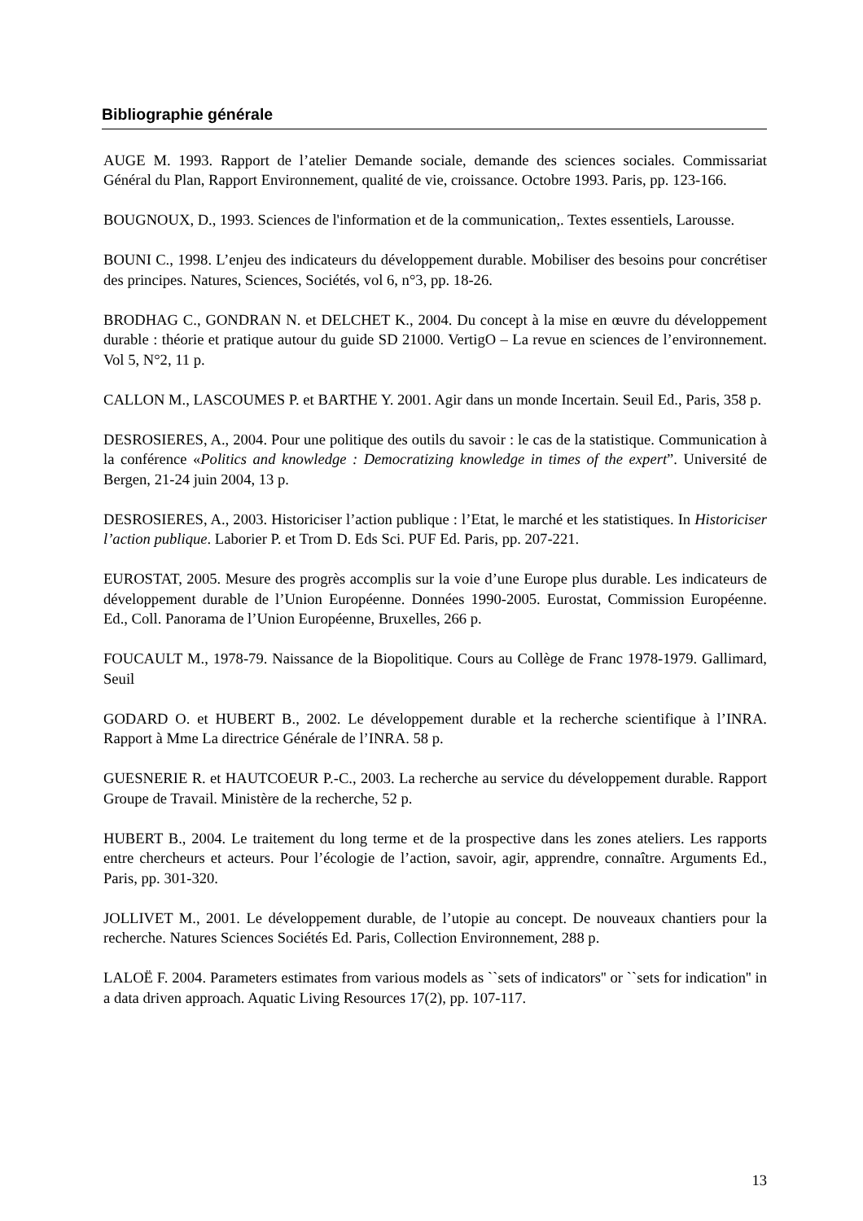Bibliographie générale
AUGE M. 1993. Rapport de l’atelier Demande sociale, demande des sciences sociales. Commissariat Général du Plan, Rapport Environnement, qualité de vie, croissance. Octobre 1993. Paris, pp. 123-166.
BOUGNOUX, D., 1993. Sciences de l'information et de la communication,. Textes essentiels, Larousse.
BOUNI C., 1998. L’enjeu des indicateurs du développement durable. Mobiliser des besoins pour concrétiser des principes. Natures, Sciences, Sociétés, vol 6, n°3, pp. 18-26.
BRODHAG C., GONDRAN N. et DELCHET K., 2004. Du concept à la mise en œuvre du développement durable : théorie et pratique autour du guide SD 21000. VertigO – La revue en sciences de l’environnement. Vol 5, N°2, 11 p.
CALLON M., LASCOUMES P. et BARTHE Y. 2001. Agir dans un monde Incertain. Seuil Ed., Paris, 358 p.
DESROSIERES, A., 2004. Pour une politique des outils du savoir : le cas de la statistique. Communication à la conférence «Politics and knowledge : Democratizing knowledge in times of the expert”. Université de Bergen, 21-24 juin 2004, 13 p.
DESROSIERES, A., 2003. Historiciser l’action publique : l’Etat, le marché et les statistiques. In Historiciser l’action publique. Laborier P. et Trom D. Eds Sci. PUF Ed. Paris, pp. 207-221.
EUROSTAT, 2005. Mesure des progrès accomplis sur la voie d’une Europe plus durable. Les indicateurs de développement durable de l’Union Européenne. Données 1990-2005. Eurostat, Commission Européenne. Ed., Coll. Panorama de l’Union Européenne, Bruxelles, 266 p.
FOUCAULT M., 1978-79. Naissance de la Biopolitique. Cours au Collège de Franc 1978-1979. Gallimard, Seuil
GODARD O. et HUBERT B., 2002. Le développement durable et la recherche scientifique à l’INRA. Rapport à Mme La directrice Générale de l’INRA. 58 p.
GUESNERIE R. et HAUTCOEUR P.-C., 2003. La recherche au service du développement durable. Rapport Groupe de Travail. Ministère de la recherche, 52 p.
HUBERT B., 2004. Le traitement du long terme et de la prospective dans les zones ateliers. Les rapports entre chercheurs et acteurs. Pour l’écologie de l’action, savoir, agir, apprendre, connaître. Arguments Ed., Paris, pp. 301-320.
JOLLIVET M., 2001. Le développement durable, de l’utopie au concept. De nouveaux chantiers pour la recherche. Natures Sciences Sociétés Ed. Paris, Collection Environnement, 288 p.
LALOË F. 2004. Parameters estimates from various models as ``sets of indicators'' or ``sets for indication'' in a data driven approach. Aquatic Living Resources 17(2), pp. 107-117.
13